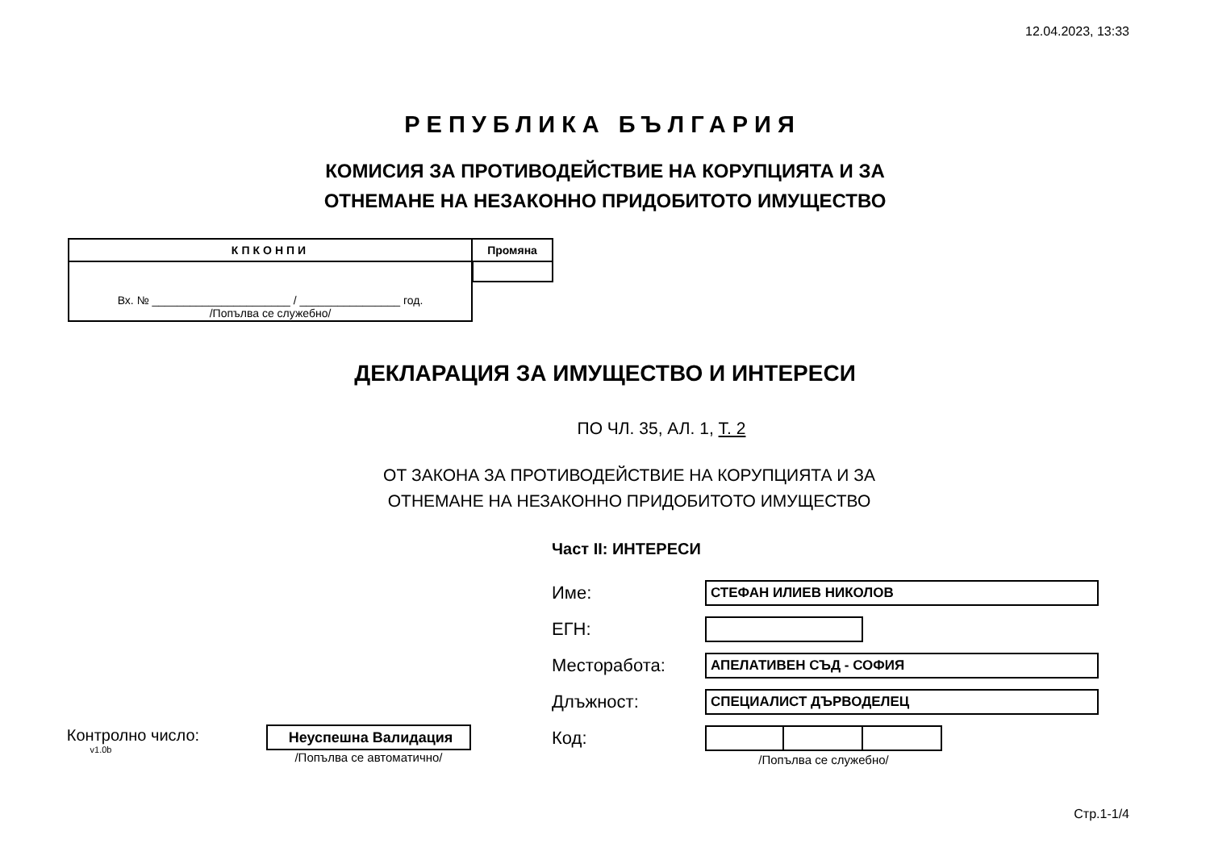12.04.2023, 13:33
РЕПУБЛИКА БЪЛГАРИЯ
КОМИСИЯ ЗА ПРОТИВОДЕЙСТВИЕ НА КОРУПЦИЯТА И ЗА
ОТНЕМАНЕ НА НЕЗАКОННО ПРИДОБИТОТО ИМУЩЕСТВО
| КПКОНПИ | Промяна |
| --- | --- |
| Вх. № ______________________ / ________________ год. /Попълва се служебно/ | |
ДЕКЛАРАЦИЯ ЗА ИМУЩЕСТВО И ИНТЕРЕСИ
ПО ЧЛ. 35, АЛ. 1, Т. 2
ОТ ЗАКОНА ЗА ПРОТИВОДЕЙСТВИЕ НА КОРУПЦИЯТА И ЗА
ОТНЕМАНЕ НА НЕЗАКОННО ПРИДОБИТОТО ИМУЩЕСТВО
Част II: ИНТЕРЕСИ
Име:
СТЕФАН ИЛИЕВ НИКОЛОВ
ЕГН:
Месторабота:
АПЕЛАТИВЕН СЪД - СОФИЯ
Длъжност:
СПЕЦИАЛИСТ ДЪРВОДЕЛЕЦ
Контролно число:
v1.0b
Неуспешна Валидация
/Попълва се автоматично/
Код:
/Попълва се служебно/
Стр.1-1/4